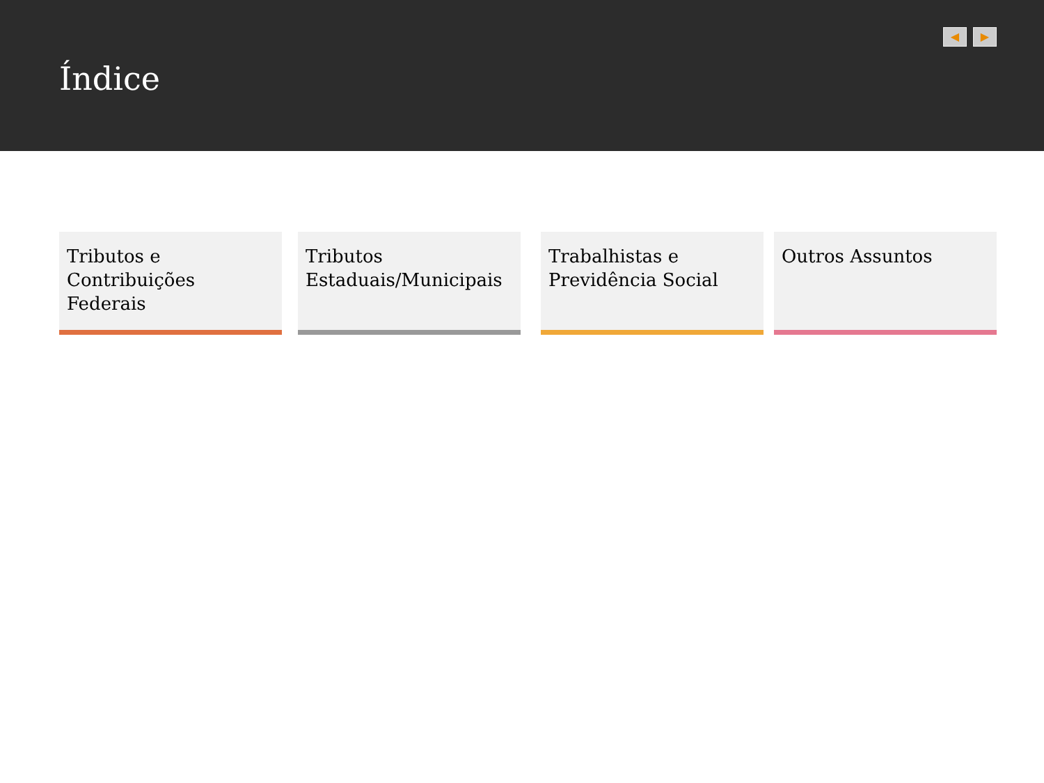Índice
◀ ▶
Tributos e Contribuições Federais
Tributos Estaduais/Municipais
Trabalhistas e Previdência Social
Outros Assuntos